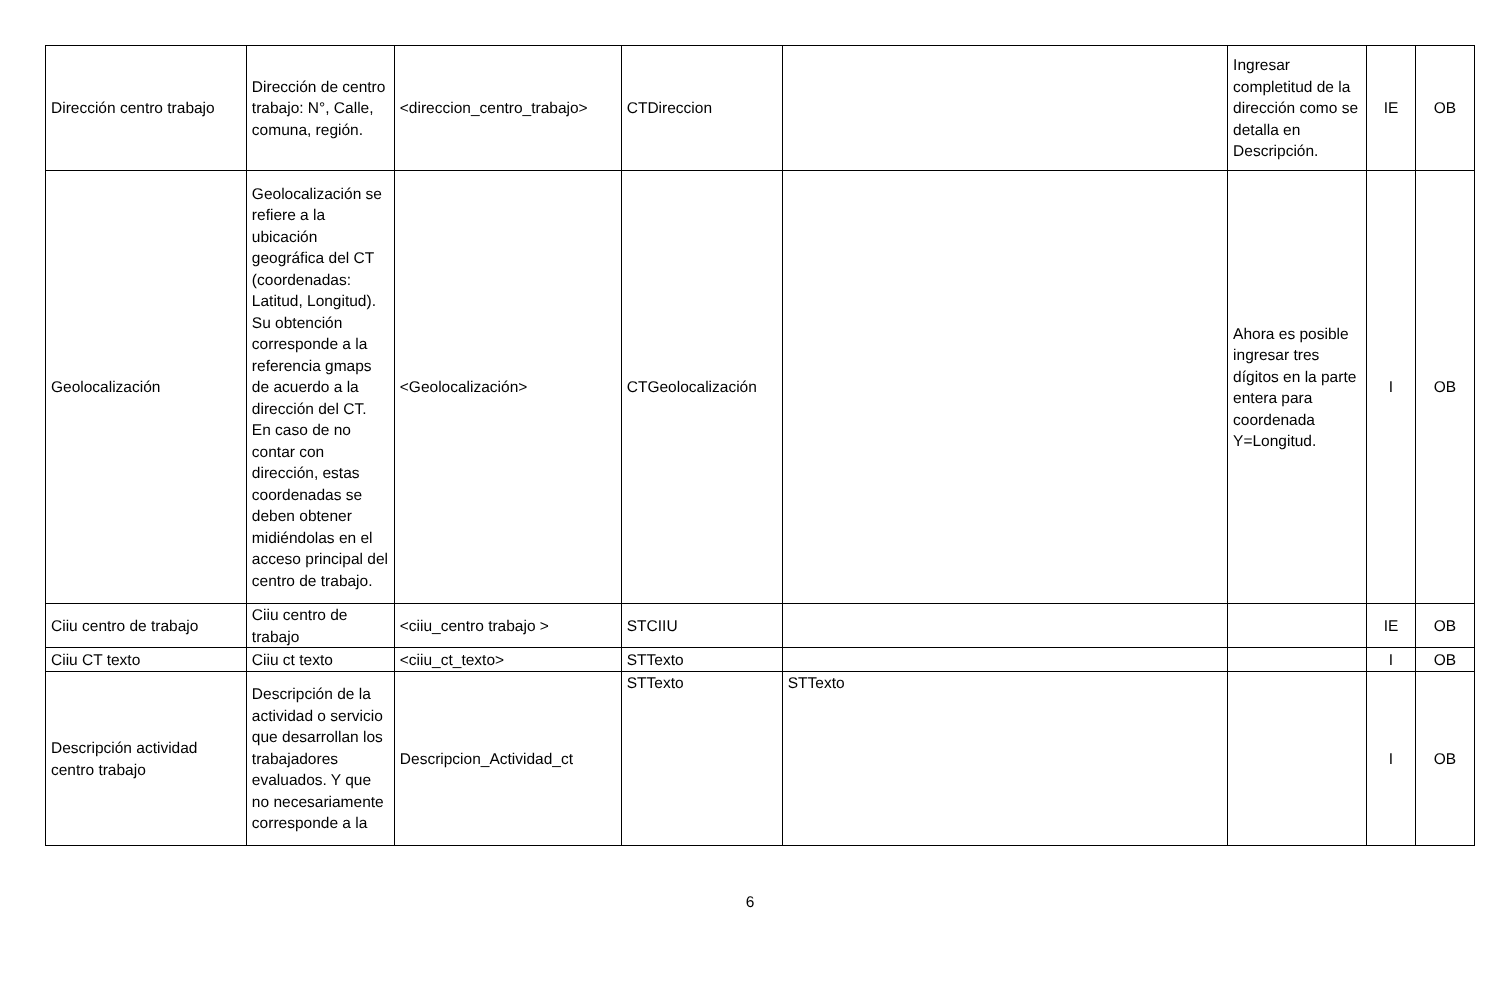| Dirección centro trabajo | Dirección de centro trabajo: N°, Calle, comuna, región. | <direccion_centro_trabajo> | CTDireccion | | Ingresar completitud de la dirección como se detalla en Descripción. | IE | OB |
| Geolocalización | Geolocalización se refiere a la ubicación geográfica del CT (coordenadas: Latitud, Longitud). Su obtención corresponde a la referencia gmaps de acuerdo a la dirección del CT. En caso de no contar con dirección, estas coordenadas se deben obtener midiéndolas en el acceso principal del centro de trabajo. | <Geolocalización> | CTGeolocalización | | Ahora es posible ingresar tres dígitos en la parte entera para coordenada Y=Longitud. | I | OB |
| Ciiu centro de trabajo | Ciiu centro de trabajo | <ciiu_centro trabajo > | STCIIU | | | IE | OB |
| Ciiu CT texto | Ciiu ct texto | <ciiu_ct_texto> | STTexto | | | I | OB |
| Descripción actividad centro trabajo | Descripción de la actividad o servicio que desarrollan los trabajadores evaluados. Y que no necesariamente corresponde a la | Descripcion_Actividad_ct | STTexto | STTexto | | I | OB |
6